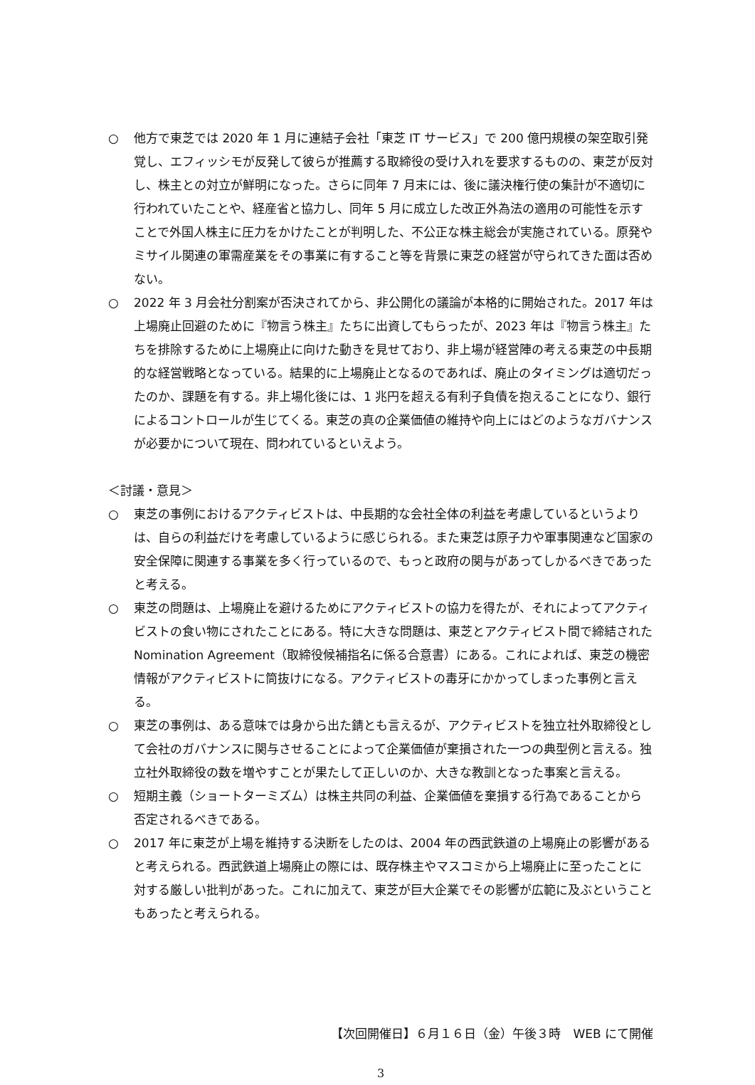○ 他方で東芝では 2020 年 1 月に連結子会社「東芝 IT サービス」で 200 億円規模の架空取引発覚し、エフィッシモが反発して彼らが推薦する取締役の受け入れを要求するものの、東芝が反対し、株主との対立が鮮明になった。さらに同年 7 月末には、後に議決権行使の集計が不適切に行われていたことや、経産省と協力し、同年 5 月に成立した改正外為法の適用の可能性を示すことで外国人株主に圧力をかけたことが判明した、不公正な株主総会が実施されている。原発やミサイル関連の軍需産業をその事業に有すること等を背景に東芝の経営が守られてきた面は否めない。
○ 2022 年 3 月会社分割案が否決されてから、非公開化の議論が本格的に開始された。2017 年は上場廃止回避のために『物言う株主』たちに出資してもらったが、2023 年は『物言う株主』たちを排除するために上場廃止に向けた動きを見せており、非上場が経営陣の考える東芝の中長期的な経営戦略となっている。結果的に上場廃止となるのであれば、廃止のタイミングは適切だったのか、課題を有する。非上場化後には、1 兆円を超える有利子負債を抱えることになり、銀行によるコントロールが生じてくる。東芝の真の企業価値の維持や向上にはどのようなガバナンスが必要かについて現在、問われているといえよう。
＜討議・意見＞
○ 東芝の事例におけるアクティビストは、中長期的な会社全体の利益を考慮しているというよりは、自らの利益だけを考慮しているように感じられる。また東芝は原子力や軍事関連など国家の安全保障に関連する事業を多く行っているので、もっと政府の関与があってしかるべきであったと考える。
○ 東芝の問題は、上場廃止を避けるためにアクティビストの協力を得たが、それによってアクティビストの食い物にされたことにある。特に大きな問題は、東芝とアクティビスト間で締結された Nomination Agreement（取締役候補指名に係る合意書）にある。これによれば、東芝の機密情報がアクティビストに筒抜けになる。アクティビストの毒牙にかかってしまった事例と言える。
○ 東芝の事例は、ある意味では身から出た錆とも言えるが、アクティビストを独立社外取締役として会社のガバナンスに関与させることによって企業価値が棄損された一つの典型例と言える。独立社外取締役の数を増やすことが果たして正しいのか、大きな教訓となった事案と言える。
○ 短期主義（ショートターミズム）は株主共同の利益、企業価値を棄損する行為であることから否定されるべきである。
○ 2017 年に東芝が上場を維持する決断をしたのは、2004 年の西武鉄道の上場廃止の影響があると考えられる。西武鉄道上場廃止の際には、既存株主やマスコミから上場廃止に至ったことに対する厳しい批判があった。これに加えて、東芝が巨大企業でその影響が広範に及ぶということもあったと考えられる。
【次回開催日】６月１６日（金）午後３時　WEB にて開催
3